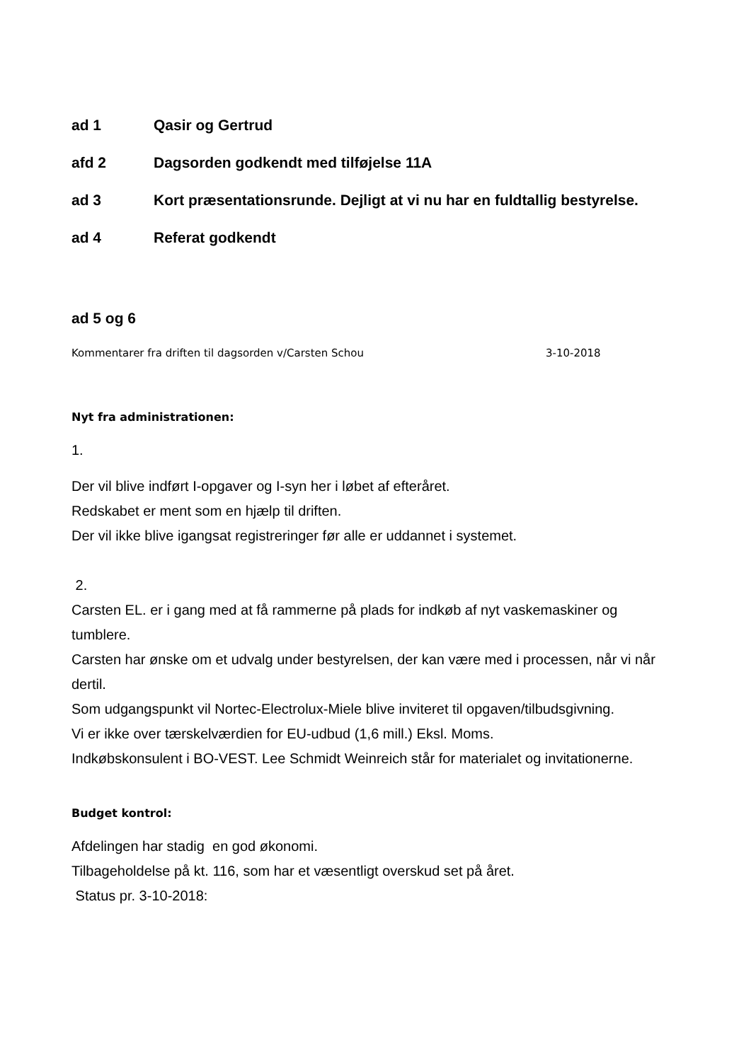ad 1 Qasir og Gertrud
afd 2 Dagsorden godkendt med tilføjelse 11A
ad 3 Kort præsentationsrunde. Dejligt at vi nu har en fuldtallig bestyrelse.
ad 4 Referat godkendt
ad 5 og 6
Kommentarer fra driften til dagsorden v/Carsten Schou 3-10-2018
Nyt fra administrationen:
1.
Der vil blive indført I-opgaver og I-syn her i løbet af efteråret.
Redskabet er ment som en hjælp til driften.
Der vil ikke blive igangsat registreringer før alle er uddannet i systemet.
2.
Carsten EL. er i gang med at få rammerne på plads for indkøb af nyt vaskemaskiner og tumblere.
Carsten har ønske om et udvalg under bestyrelsen, der kan være med i processen, når vi når dertil.
Som udgangspunkt vil Nortec-Electrolux-Miele blive inviteret til opgaven/tilbudsgivning.
Vi er ikke over tærskelværdien for EU-udbud (1,6 mill.) Eksl. Moms.
Indkøbskonsulent i BO-VEST. Lee Schmidt Weinreich står for materialet og invitationerne.
Budget kontrol:
Afdelingen har stadig en god økonomi.
Tilbageholdelse på kt. 116, som har et væsentligt overskud set på året.
Status pr. 3-10-2018: